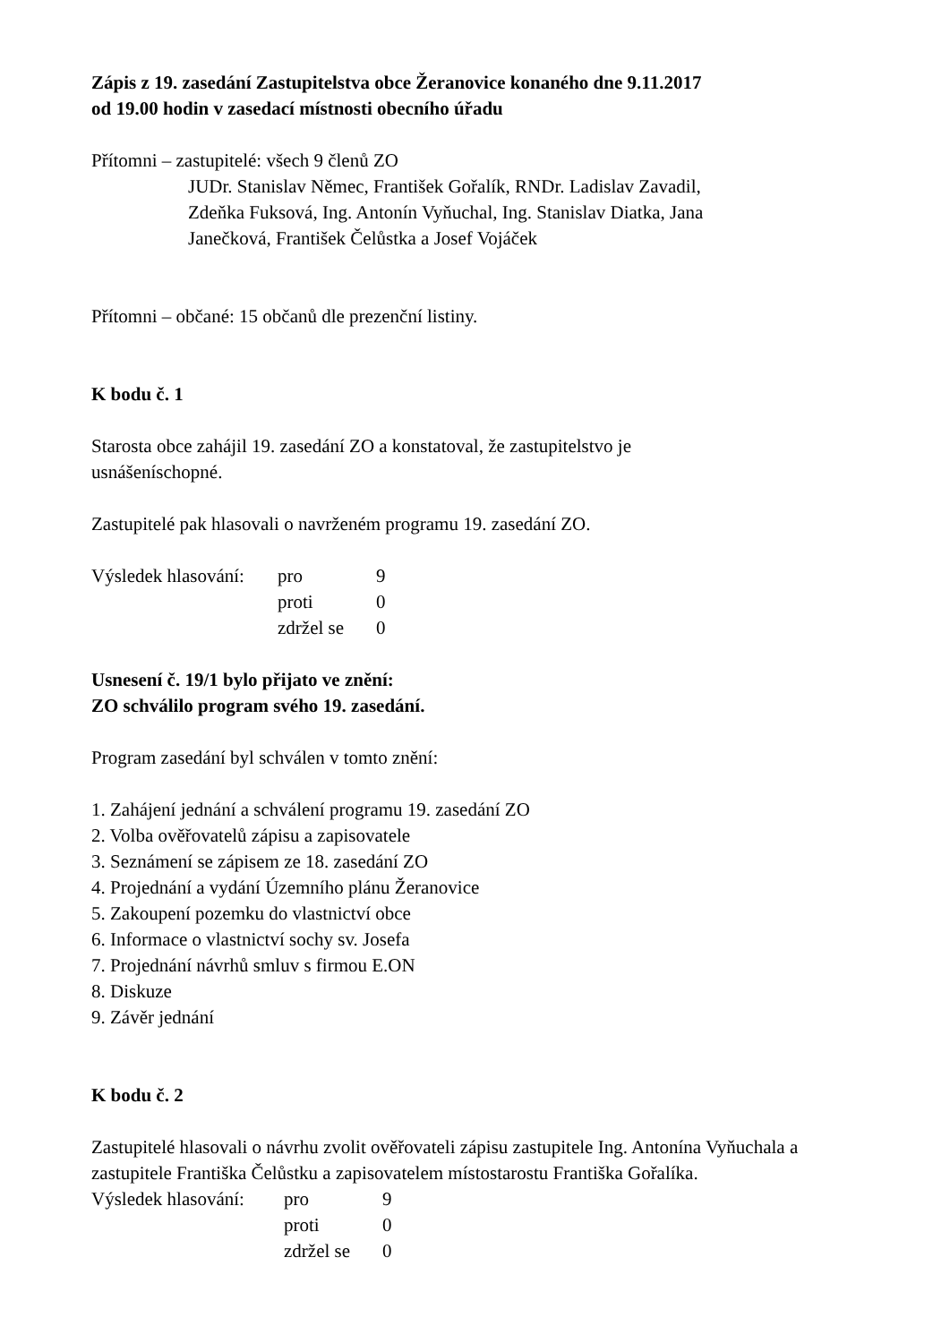Zápis z 19. zasedání Zastupitelstva obce Žeranovice konaného dne 9.11.2017
od 19.00 hodin v zasedací místnosti obecního úřadu
Přítomni – zastupitelé: všech 9 členů ZO
JUDr. Stanislav Němec, František Gořalík, RNDr. Ladislav Zavadil,
Zdeňka Fuksová, Ing. Antonín Vyňuchal, Ing. Stanislav Diatka, Jana
Janečková, František Čelůstka a Josef Vojáček
Přítomni – občané: 15 občanů dle prezenční listiny.
K bodu č. 1
Starosta obce zahájil 19. zasedání ZO a konstatoval, že zastupitelstvo je
usnášeníschopné.
Zastupitelé pak hlasovali o navrženém programu 19. zasedání ZO.
| Výsledek hlasování: | pro | 9 |
| | proti | 0 |
| | zdržel se | 0 |
Usnesení č. 19/1 bylo přijato ve znění:
ZO schválilo program svého 19. zasedání.
Program zasedání byl schválen v tomto znění:
1. Zahájení jednání a schválení programu 19. zasedání ZO
2. Volba ověřovatelů zápisu a zapisovatele
3. Seznámení se zápisem ze 18. zasedání ZO
4. Projednání a vydání Územního plánu Žeranovice
5. Zakoupení pozemku do vlastnictví obce
6. Informace o vlastnictví sochy sv. Josefa
7. Projednání návrhů smluv s firmou E.ON
8. Diskuze
9. Závěr jednání
K bodu č. 2
Zastupitelé hlasovali o návrhu zvolit ověřovateli zápisu zastupitele Ing. Antonína Vyňuchala a zastupitele Františka Čelůstku a zapisovatelem místostarostu Františka Gořalíka.
| Výsledek hlasování: | pro | 9 |
| | proti | 0 |
| | zdržel se | 0 |